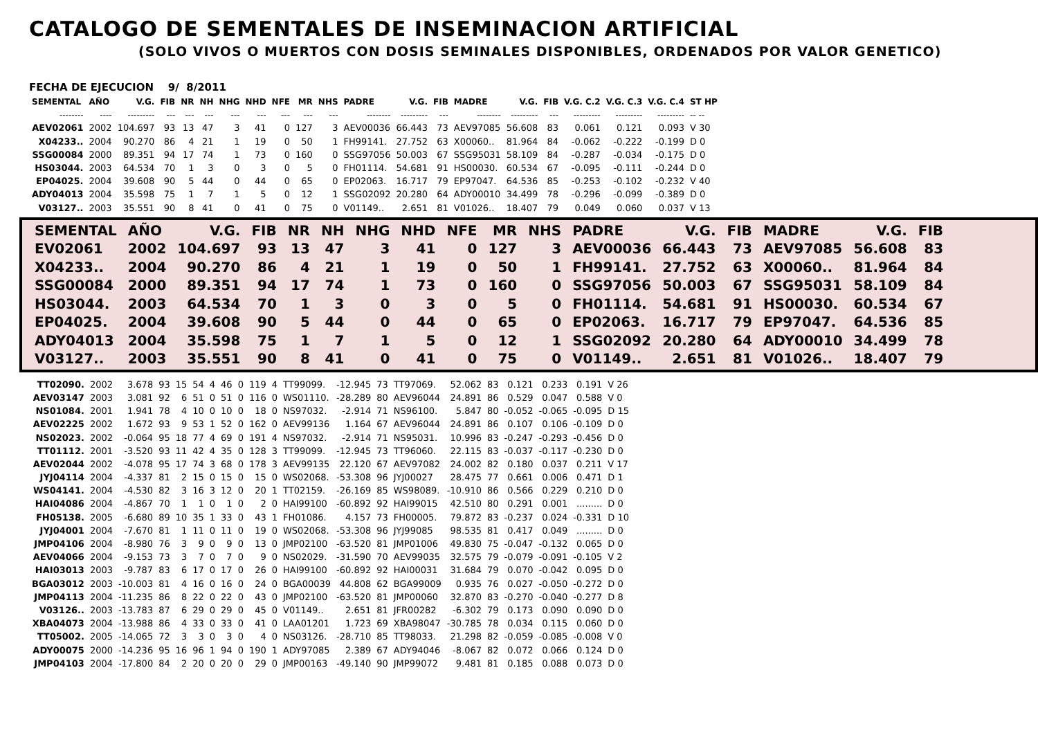CATALOGO DE SEMENTALES DE INSEMINACION ARTIFICIAL
(SOLO VIVOS O MUERTOS CON DOSIS SEMINALES DISPONIBLES, ORDENADOS POR VALOR GENETICO)
FECHA DE EJECUCION 9/ 8/2011
| SEMENTAL | AÑO | V.G. | FIB | NR | NH | NHG | NHD | NFE | MR | NHS | PADRE | V.G. | FIB | MADRE | V.G. | FIB | V.G. C.2 | V.G. C.3 | V.G. C.4 | ST HP |
| --- | --- | --- | --- | --- | --- | --- | --- | --- | --- | --- | --- | --- | --- | --- | --- | --- | --- | --- | --- | --- |
| -------- | ---- | --------- | --- | --- | --- | --- | --- | --- | --- | --- | -------- | --------- | --- | -------- | --------- | --- | --------- | --------- | --------- | -- -- |
| AEV02061 | 2002 | 104.697 | 93 | 13 | 47 | 3 | 41 | 0 | 127 | 3 | AEV00036 | 66.443 | 73 | AEV97085 | 56.608 | 83 | 0.061 | 0.121 | 0.093 | V 30 |
| X04233.. | 2004 | 90.270 | 86 | 4 | 21 | 1 | 19 | 0 | 50 | 1 | FH99141. | 27.752 | 63 | X00060.. | 81.964 | 84 | -0.062 | -0.222 | -0.199 | D 0 |
| SSG00084 | 2000 | 89.351 | 94 | 17 | 74 | 1 | 73 | 0 | 160 | 0 | SSG97056 | 50.003 | 67 | SSG95031 | 58.109 | 84 | -0.287 | -0.034 | -0.175 | D 0 |
| HS03044. | 2003 | 64.534 | 70 | 1 | 3 | 0 | 3 | 0 | 5 | 0 | FH01114. | 54.681 | 91 | HS00030. | 60.534 | 67 | -0.095 | -0.111 | -0.244 | D 0 |
| EP04025. | 2004 | 39.608 | 90 | 5 | 44 | 0 | 44 | 0 | 65 | 0 | EP02063. | 16.717 | 79 | EP97047. | 64.536 | 85 | -0.253 | -0.102 | -0.232 | V 40 |
| ADY04013 | 2004 | 35.598 | 75 | 1 | 7 | 1 | 5 | 0 | 12 | 1 | SSG02092 | 20.280 | 64 | ADY00010 | 34.499 | 78 | -0.296 | -0.099 | -0.389 | D 0 |
| V03127.. | 2003 | 35.551 | 90 | 8 | 41 | 0 | 41 | 0 | 75 | 0 | V01149.. | 2.651 | 81 | V01026.. | 18.407 | 79 | 0.049 | 0.060 | 0.037 | V 13 |
| SEMENTAL | AÑO | V.G. | FIB | NR | NH | NHG | NHD | NFE | MR | NHS | PADRE | V.G. | FIB | MADRE | V.G. | FIB |
| --- | --- | --- | --- | --- | --- | --- | --- | --- | --- | --- | --- | --- | --- | --- | --- | --- |
| EV02061 | 2002 | 104.697 | 93 | 13 | 47 | 3 | 41 | 0 | 127 | 3 | AEV00036 | 66.443 | 73 | AEV97085 | 56.608 | 83 |
| X04233.. | 2004 | 90.270 | 86 | 4 | 21 | 1 | 19 | 0 | 50 | 1 | FH99141. | 27.752 | 63 | X00060.. | 81.964 | 84 |
| SSG00084 | 2000 | 89.351 | 94 | 17 | 74 | 1 | 73 | 0 | 160 | 0 | SSG97056 | 50.003 | 67 | SSG95031 | 58.109 | 84 |
| HS03044. | 2003 | 64.534 | 70 | 1 | 3 | 0 | 3 | 0 | 5 | 0 | FH01114. | 54.681 | 91 | HS00030. | 60.534 | 67 |
| EP04025. | 2004 | 39.608 | 90 | 5 | 44 | 0 | 44 | 0 | 65 | 0 | EP02063. | 16.717 | 79 | EP97047. | 64.536 | 85 |
| ADY04013 | 2004 | 35.598 | 75 | 1 | 7 | 1 | 5 | 0 | 12 | 1 | SSG02092 | 20.280 | 64 | ADY00010 | 34.499 | 78 |
| V03127.. | 2003 | 35.551 | 90 | 8 | 41 | 0 | 41 | 0 | 75 | 0 | V01149.. | 2.651 | 81 | V01026.. | 18.407 | 79 |
| TT02090. | 2002 | 3.678 | 93 | 15 | 54 | 4 | 46 | 0 | 119 | 4 | TT99099. | -12.945 | 73 | TT97069. | 52.062 | 83 | 0.121 | 0.233 | 0.191 | V 26 |
| AEV03147 | 2003 | 3.081 | 92 | 6 | 51 | 0 | 51 | 0 | 116 | 0 | WS01110. | -28.289 | 80 | AEV96044 | 24.891 | 86 | 0.529 | 0.047 | 0.588 | V 0 |
| NS01084. | 2001 | 1.941 | 78 | 4 | 10 | 0 | 10 | 0 | 18 | 0 | NS97032. | -2.914 | 71 | NS96100. | 5.847 | 80 | -0.052 | -0.065 | -0.095 | D 15 |
| AEV02225 | 2002 | 1.672 | 93 | 9 | 53 | 1 | 52 | 0 | 162 | 0 | AEV99136 | 1.164 | 67 | AEV96044 | 24.891 | 86 | 0.107 | 0.106 | -0.109 | D 0 |
| NS02023. | 2002 | -0.064 | 95 | 18 | 77 | 4 | 69 | 0 | 191 | 4 | NS97032. | -2.914 | 71 | NS95031. | 10.996 | 83 | -0.247 | -0.293 | -0.456 | D 0 |
| TT01112. | 2001 | -3.520 | 93 | 11 | 42 | 4 | 35 | 0 | 128 | 3 | TT99099. | -12.945 | 73 | TT96060. | 22.115 | 83 | -0.037 | -0.117 | -0.230 | D 0 |
| AEV02044 | 2002 | -4.078 | 95 | 17 | 74 | 3 | 68 | 0 | 178 | 3 | AEV99135 | 22.120 | 67 | AEV97082 | 24.002 | 82 | 0.180 | 0.037 | 0.211 | V 17 |
| JYJ04114 | 2004 | -4.337 | 81 | 2 | 15 | 0 | 15 | 0 | 15 | 0 | WS02068. | -53.308 | 96 | JYJ00027 | 28.475 | 77 | 0.661 | 0.006 | 0.471 | D 1 |
| WS04141. | 2004 | -4.530 | 82 | 3 | 16 | 3 | 12 | 0 | 20 | 1 | TT02159. | -26.169 | 85 | WS98089. | -10.910 | 86 | 0.566 | 0.229 | 0.210 | D 0 |
| HAI04086 | 2004 | -4.867 | 70 | 1 | 1 | 0 | 1 | 0 | 2 | 0 | HAI99100 | -60.892 | 92 | HAI99015 | 42.510 | 80 | 0.291 | 0.001 | ......... | D 0 |
| FH05138. | 2005 | -6.680 | 89 | 10 | 35 | 1 | 33 | 0 | 43 | 1 | FH01086. | 4.157 | 73 | FH00005. | 79.872 | 83 | -0.237 | 0.024 | -0.331 | D 10 |
| JYJ04001 | 2004 | -7.670 | 81 | 1 | 11 | 0 | 11 | 0 | 19 | 0 | WS02068. | -53.308 | 96 | JYJ99085 | 98.535 | 81 | 0.417 | 0.049 | ......... | D 0 |
| JMP04106 | 2004 | -8.980 | 76 | 3 | 9 | 0 | 9 | 0 | 13 | 0 | JMP02100 | -63.520 | 81 | JMP01006 | 49.830 | 75 | -0.047 | -0.132 | 0.065 | D 0 |
| AEV04066 | 2004 | -9.153 | 73 | 3 | 7 | 0 | 7 | 0 | 9 | 0 | NS02029. | -31.590 | 70 | AEV99035 | 32.575 | 79 | -0.079 | -0.091 | -0.105 | V 2 |
| HAI03013 | 2003 | -9.787 | 83 | 6 | 17 | 0 | 17 | 0 | 26 | 0 | HAI99100 | -60.892 | 92 | HAI00031 | 31.684 | 79 | 0.070 | -0.042 | 0.095 | D 0 |
| BGA03012 | 2003 | -10.003 | 81 | 4 | 16 | 0 | 16 | 0 | 24 | 0 | BGA00039 | 44.808 | 62 | BGA99009 | 0.935 | 76 | 0.027 | -0.050 | -0.272 | D 0 |
| JMP04113 | 2004 | -11.235 | 86 | 8 | 22 | 0 | 22 | 0 | 43 | 0 | JMP02100 | -63.520 | 81 | JMP00060 | 32.870 | 83 | -0.270 | -0.040 | -0.277 | D 8 |
| V03126.. | 2003 | -13.783 | 87 | 6 | 29 | 0 | 29 | 0 | 45 | 0 | V01149.. | 2.651 | 81 | JFR00282 | -6.302 | 79 | 0.173 | 0.090 | 0.090 | D 0 |
| XBA04073 | 2004 | -13.988 | 86 | 4 | 33 | 0 | 33 | 0 | 41 | 0 | LAA01201 | 1.723 | 69 | XBA98047 | -30.785 | 78 | 0.034 | 0.115 | 0.060 | D 0 |
| TT05002. | 2005 | -14.065 | 72 | 3 | 3 | 0 | 3 | 0 | 4 | 0 | NS03126. | -28.710 | 85 | TT98033. | 21.298 | 82 | -0.059 | -0.085 | -0.008 | V 0 |
| ADY00075 | 2000 | -14.236 | 95 | 16 | 96 | 1 | 94 | 0 | 190 | 1 | ADY97085 | 2.389 | 67 | ADY94046 | -8.067 | 82 | 0.072 | 0.066 | 0.124 | D 0 |
| JMP04103 | 2004 | -17.800 | 84 | 2 | 20 | 0 | 20 | 0 | 29 | 0 | JMP00163 | -49.140 | 90 | JMP99072 | 9.481 | 81 | 0.185 | 0.088 | 0.073 | D 0 |